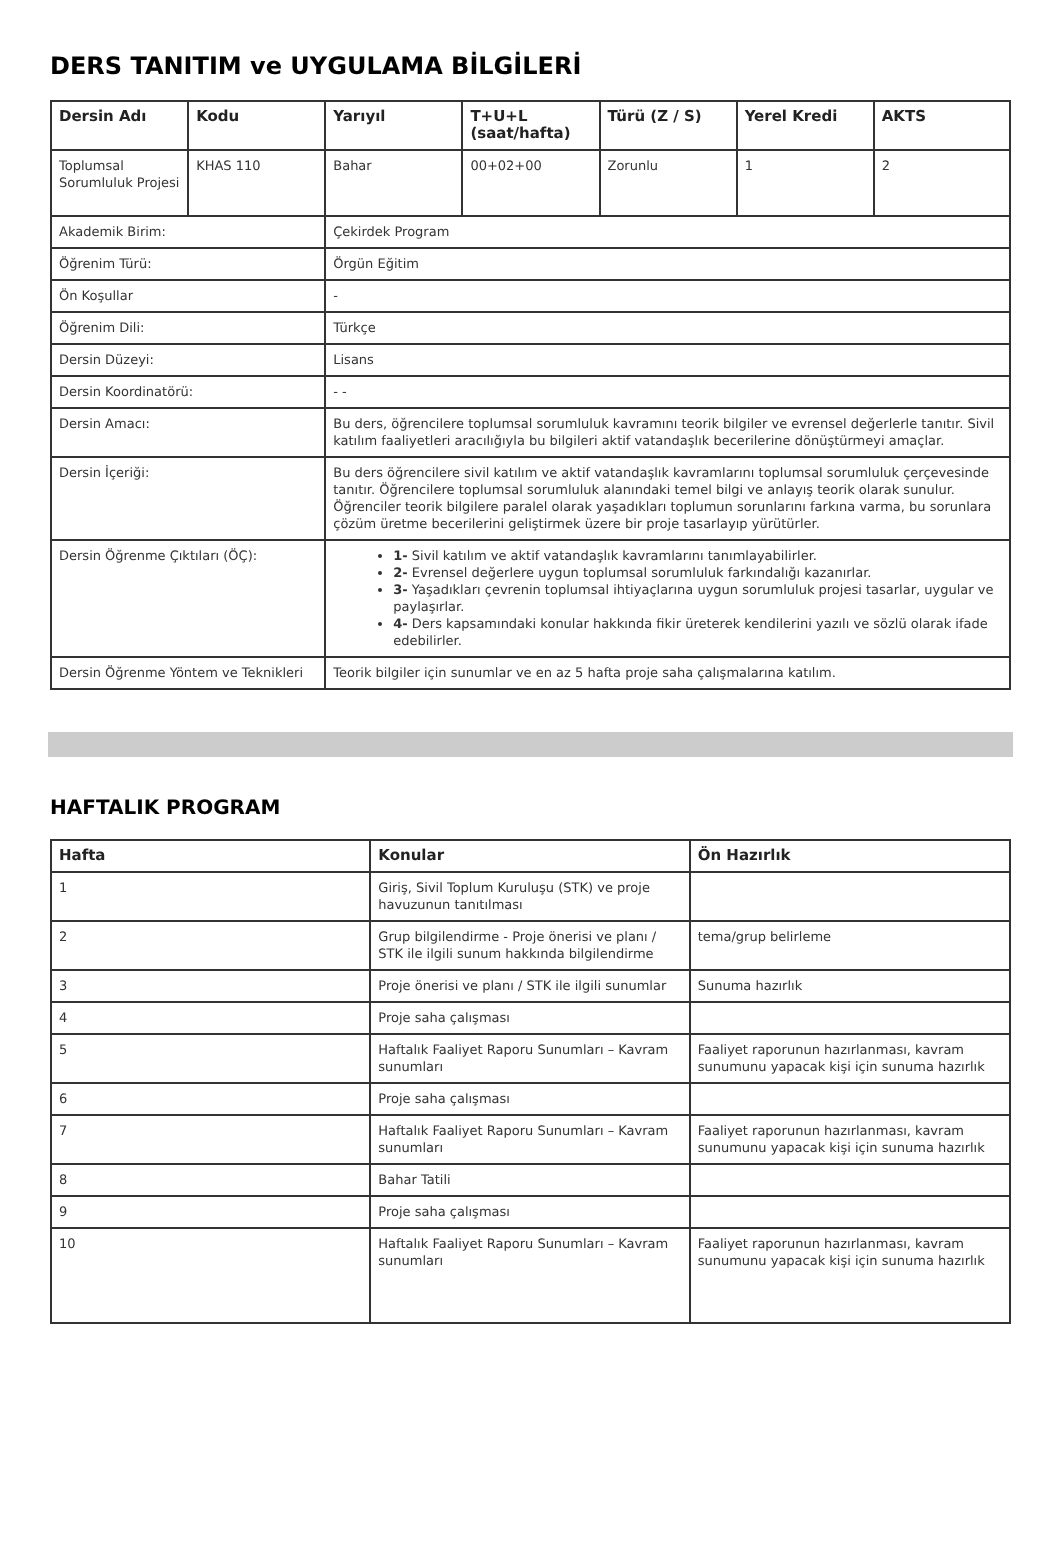DERS TANITIM ve UYGULAMA BİLGİLERİ
| Dersin Adı | Kodu | Yarıyıl | T+U+L (saat/hafta) | Türü (Z / S) | Yerel Kredi | AKTS |
| --- | --- | --- | --- | --- | --- | --- |
| Toplumsal Sorumluluk Projesi | KHAS 110 | Bahar | 00+02+00 | Zorunlu | 1 | 2 |
| Akademik Birim: | | Çekirdek Program | | | | |
| Öğrenim Türü: | | Örgün Eğitim | | | | |
| Ön Koşullar | | - | | | | |
| Öğrenim Dili: | | Türkçe | | | | |
| Dersin Düzeyi: | | Lisans | | | | |
| Dersin Koordinatörü: | | - - | | | | |
| Dersin Amacı: | | Bu ders, öğrencilere toplumsal sorumluluk kavramını teorik bilgiler ve evrensel değerlerle tanıtır. Sivil katılım faaliyetleri aracılığıyla bu bilgileri aktif vatandaşlık becerilerine dönüştürmeyi amaçlar. | | | | |
| Dersin İçeriği: | | Bu ders öğrencilere sivil katılım ve aktif vatandaşlık kavramlarını toplumsal sorumluluk çerçevesinde tanıtır. Öğrencilere toplumsal sorumluluk alanındaki temel bilgi ve anlayış teorik olarak sunulur. Öğrenciler teorik bilgilere paralel olarak yaşadıkları toplumun sorunlarını farkına varma, bu sorunlara çözüm üretme becerilerini geliştirmek üzere bir proje tasarlayıp yürütürler. | | | | |
| Dersin Öğrenme Çıktıları (ÖÇ): | | 1- Sivil katılım ve aktif vatandaşlık kavramlarını tanımlayabilirler. 2- Evrensel değerlere uygun toplumsal sorumluluk farkındalığı kazanırlar. 3- Yaşadıkları çevrenin toplumsal ihtiyaçlarına uygun sorumluluk projesi tasarlar, uygular ve paylaşırlar. 4- Ders kapsamındaki konular hakkında fikir üreterek kendilerini yazılı ve sözlü olarak ifade edebilirler. | | | | |
| Dersin Öğrenme Yöntem ve Teknikleri | | Teorik bilgiler için sunumlar ve en az 5 hafta proje saha çalışmalarına katılım. | | | | |
HAFTALIK PROGRAM
| Hafta | Konular | Ön Hazırlık |
| --- | --- | --- |
| 1 | Giriş, Sivil Toplum Kuruluşu (STK) ve proje havuzunun tanıtılması | |
| 2 | Grup bilgilendirme - Proje önerisi ve planı / STK ile ilgili sunum hakkında bilgilendirme | tema/grup belirleme |
| 3 | Proje önerisi ve planı / STK ile ilgili sunumlar | Sunuma hazırlık |
| 4 | Proje saha çalışması | |
| 5 | Haftalık Faaliyet Raporu Sunumları – Kavram sunumları | Faaliyet raporunun hazırlanması, kavram sunumunu yapacak kişi için sunuma hazırlık |
| 6 | Proje saha çalışması | |
| 7 | Haftalık Faaliyet Raporu Sunumları – Kavram sunumları | Faaliyet raporunun hazırlanması, kavram sunumunu yapacak kişi için sunuma hazırlık |
| 8 | Bahar Tatili | |
| 9 | Proje saha çalışması | |
| 10 | Haftalık Faaliyet Raporu Sunumları – Kavram sunumları | Faaliyet raporunun hazırlanması, kavram sunumunu yapacak kişi için sunuma hazırlık |